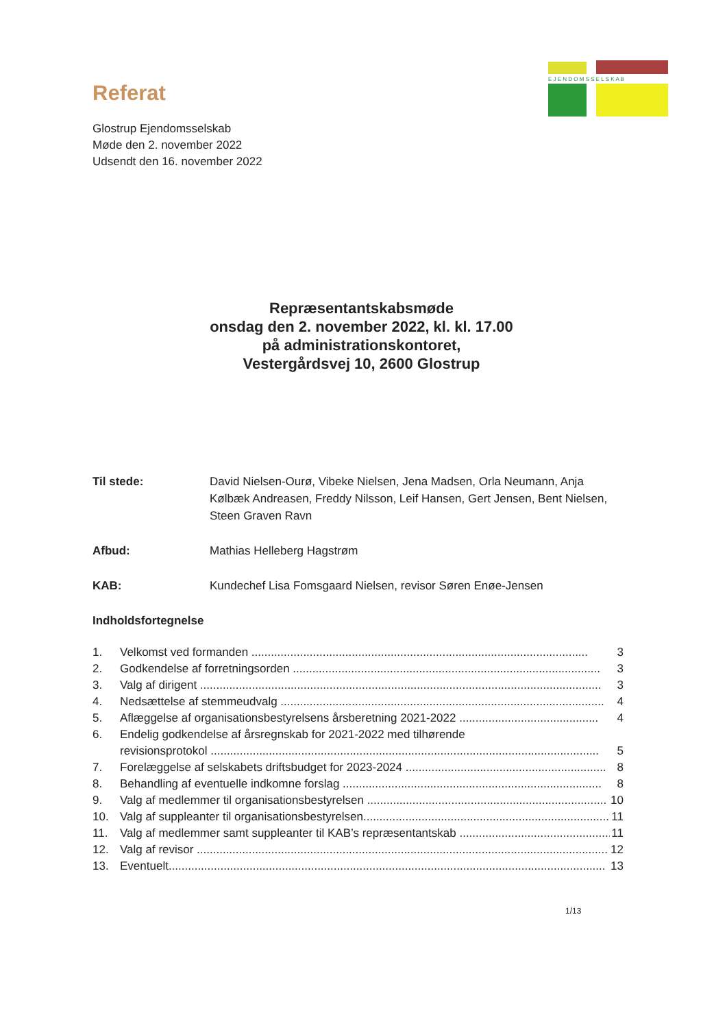E J E N D O M S S E L S K A B
Referat
Glostrup Ejendomsselskab
Møde den 2. november 2022
Udsendt den 16. november 2022
Repræsentantskabsmøde
onsdag den 2. november 2022, kl. kl. 17.00
på administrationskontoret,
Vestergårdsvej 10, 2600 Glostrup
Til stede: David Nielsen-Ourø, Vibeke Nielsen, Jena Madsen, Orla Neumann, Anja Kølbæk Andreasen, Freddy Nilsson, Leif Hansen, Gert Jensen, Bent Nielsen, Steen Graven Ravn
Afbud: Mathias Helleberg Hagstrøm
KAB: Kundechef Lisa Fomsgaard Nielsen, revisor Søren Enøe-Jensen
Indholdsfortegnelse
1. Velkomst ved formanden ........................................................................................................ 3
2. Godkendelse af forretningsorden ............................................................................................... 3
3. Valg af dirigent ............................................................................................................................ 3
4. Nedsættelse af stemmeudvalg .................................................................................................... 4
5. Aflæggelse af organisationsbestyrelsens årsberetning 2021-2022 ........................................... 4
6. Endelig godkendelse af årsregnskab for 2021-2022 med tilhørende
revisionsprotokol ........................................................................................................................ 5
7. Forelæggelse af selskabets driftsbudget for 2023-2024 .............................................................. 8
8. Behandling af eventuelle indkomne forslag ................................................................................ 8
9. Valg af medlemmer til organisationsbestyrelsen .......................................................................... 10
10. Valg af suppleanter til organisationsbestyrelsen............................................................................ 11
11. Valg af medlemmer samt suppleanter til KAB’s repræsentantskab ................................................ 11
12. Valg af revisor ............................................................................................................................... 12
13. Eventuelt....................................................................................................................................... 13
1/13